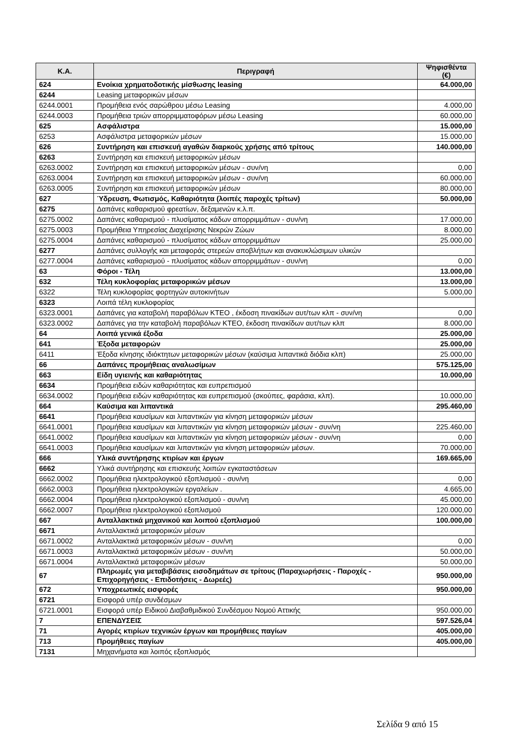| Κ.Α. | Περιγραφή | Ψηφισθέντα (€) |
| --- | --- | --- |
| 624 | Ενοίκια χρηματοδοτικής μίσθωσης leasing | 64.000,00 |
| 6244 | Leasing μεταφορικών μέσων | |
| 6244.0001 | Προμήθεια ενός σαρώθρου μέσω Leasing | 4.000,00 |
| 6244.0003 | Προμήθεια τριών απορριμματοφόρων μέσω Leasing | 60.000,00 |
| 625 | Ασφάλιστρα | 15.000,00 |
| 6253 | Ασφάλιστρα μεταφορικών μέσων | 15.000,00 |
| 626 | Συντήρηση και επισκευή αγαθών διαρκούς χρήσης από τρίτους | 140.000,00 |
| 6263 | Συντήρηση και επισκευή μεταφορικών μέσων | |
| 6263.0002 | Συντήρηση και επισκευή μεταφορικών μέσων - συν/νη | 0,00 |
| 6263.0004 | Συντήρηση και επισκευή μεταφορικών μέσων - συν/νη | 60.000,00 |
| 6263.0005 | Συντήρηση και επισκευή μεταφορικών μέσων | 80.000,00 |
| 627 | Ύδρευση, Φωτισμός, Καθαριότητα (λοιπές παροχές τρίτων) | 50.000,00 |
| 6275 | Δαπάνες καθαρισμού φρεατίων, δεξαμενών κ.λ.π. | |
| 6275.0002 | Δαπάνες καθαρισμού - πλυσίματος κάδων απορριμμάτων - συν/νη | 17.000,00 |
| 6275.0003 | Προμήθεια Υπηρεσίας Διαχείρισης Νεκρών Ζώων | 8.000,00 |
| 6275.0004 | Δαπάνες καθαρισμού - πλυσίματος κάδων απορριμμάτων | 25.000,00 |
| 6277 | Δαπάνες συλλογής και μεταφοράς στερεών αποβλήτων και ανακυκλώσιμων υλικών | |
| 6277.0004 | Δαπάνες καθαρισμού - πλυσίματος κάδων απορριμμάτων - συν/νη | 0,00 |
| 63 | Φόροι - Τέλη | 13.000,00 |
| 632 | Τέλη κυκλοφορίας μεταφορικών μέσων | 13.000,00 |
| 6322 | Τέλη κυκλοφορίας φορτηγών αυτοκινήτων | 5.000,00 |
| 6323 | Λοιπά τέλη κυκλοφορίας | |
| 6323.0001 | Δαπάνες για καταβολή παραβόλων ΚΤΕΟ , έκδοση πινακίδων αυτ/των κλπ - συν/νη | 0,00 |
| 6323.0002 | Δαπάνες για την καταβολή παραβόλων ΚΤΕΟ, έκδοση πινακίδων αυτ/των κλπ | 8.000,00 |
| 64 | Λοιπά γενικά έξοδα | 25.000,00 |
| 641 | Έξοδα μεταφορών | 25.000,00 |
| 6411 | Έξοδα κίνησης ιδιόκτητων μεταφορικών μέσων (καύσιμα λιπαντικά διόδια κλπ) | 25.000,00 |
| 66 | Δαπάνες προμήθειας αναλωσίμων | 575.125,00 |
| 663 | Είδη υγιεινής και καθαριότητας | 10.000,00 |
| 6634 | Προμήθεια ειδών καθαριότητας και ευπρεπισμού | |
| 6634.0002 | Προμήθεια ειδών καθαριότητας και ευπρεπισμού (σκούπες, φαράσια, κλπ). | 10.000,00 |
| 664 | Καύσιμα και λιπαντικά | 295.460,00 |
| 6641 | Προμήθεια καυσίμων και λιπαντικών για κίνηση μεταφορικών μέσων | |
| 6641.0001 | Προμήθεια καυσίμων και λιπαντικών για κίνηση μεταφορικών μέσων - συν/νη | 225.460,00 |
| 6641.0002 | Προμήθεια καυσίμων και λιπαντικών για κίνηση μεταφορικών μέσων - συν/νη | 0,00 |
| 6641.0003 | Προμήθεια καυσίμων και λιπαντικών για κίνηση μεταφορικών μέσων. | 70.000,00 |
| 666 | Υλικά συντήρησης κτιρίων και έργων | 169.665,00 |
| 6662 | Υλικά συντήρησης και επισκευής λοιπών εγκαταστάσεων | |
| 6662.0002 | Προμήθεια ηλεκτρολογικού εξοπλισμού - συν/νη | 0,00 |
| 6662.0003 | Προμήθεια ηλεκτρολογικών εργαλείων . | 4.665,00 |
| 6662.0004 | Προμήθεια ηλεκτρολογικού εξοπλισμού - συν/νη | 45.000,00 |
| 6662.0007 | Προμήθεια ηλεκτρολογικού εξοπλισμού | 120.000,00 |
| 667 | Ανταλλακτικά μηχανικού και λοιπού εξοπλισμού | 100.000,00 |
| 6671 | Ανταλλακτικά μεταφορικών μέσων | |
| 6671.0002 | Ανταλλακτικά μεταφορικών μέσων - συν/νη | 0,00 |
| 6671.0003 | Ανταλλακτικά μεταφορικών μέσων - συν/νη | 50.000,00 |
| 6671.0004 | Ανταλλακτικά μεταφορικών μέσων | 50.000,00 |
| 67 | Πληρωμές για μεταβιβάσεις εισοδημάτων σε τρίτους (Παραχωρήσεις - Παροχές - Επιχορηγήσεις - Επιδοτήσεις - Δωρεές) | 950.000,00 |
| 672 | Υποχρεωτικές εισφορές | 950.000,00 |
| 6721 | Εισφορά υπέρ συνδέσμων | |
| 6721.0001 | Εισφορά υπέρ Ειδικού Διαβαθμιδικού Συνδέσμου Νομού Αττικής | 950.000,00 |
| 7 | ΕΠΕΝΔΥΣΕΙΣ | 597.526,04 |
| 71 | Αγορές κτιρίων τεχνικών έργων και προμήθειες παγίων | 405.000,00 |
| 713 | Προμήθειες παγίων | 405.000,00 |
| 7131 | Μηχανήματα και λοιπός εξοπλισμός | |
Σελίδα 9 από 15